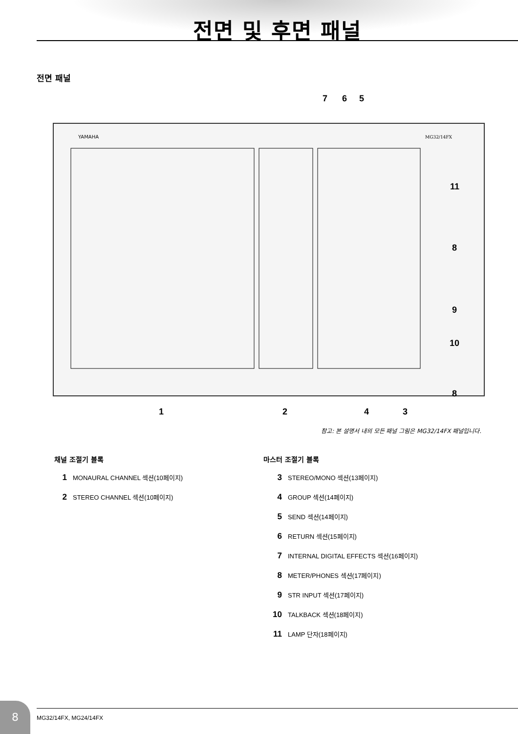전면 및 후면 패널
전면 패널
7 6 5
YAMAHA
MG32/14FX
11
8
9
10
8
1 2 4 3
참고: 본 설명서 내의 모든 패널 그림은 MG32/14FX 패널입니다.
채널 조절기 블록
1 MONAURAL CHANNEL 섹션(10페이지)
2 STEREO CHANNEL 섹션(10페이지)
마스터 조절기 블록
3 STEREO/MONO 섹션(13페이지)
4 GROUP 섹션(14페이지)
5 SEND 섹션(14페이지)
6 RETURN 섹션(15페이지)
7 INTERNAL DIGITAL EFFECTS 섹션(16페이지)
8 METER/PHONES 섹션(17페이지)
9 STR INPUT 섹션(17페이지)
10 TALKBACK 섹션(18페이지)
11 LAMP 단자(18페이지)
8 MG32/14FX, MG24/14FX